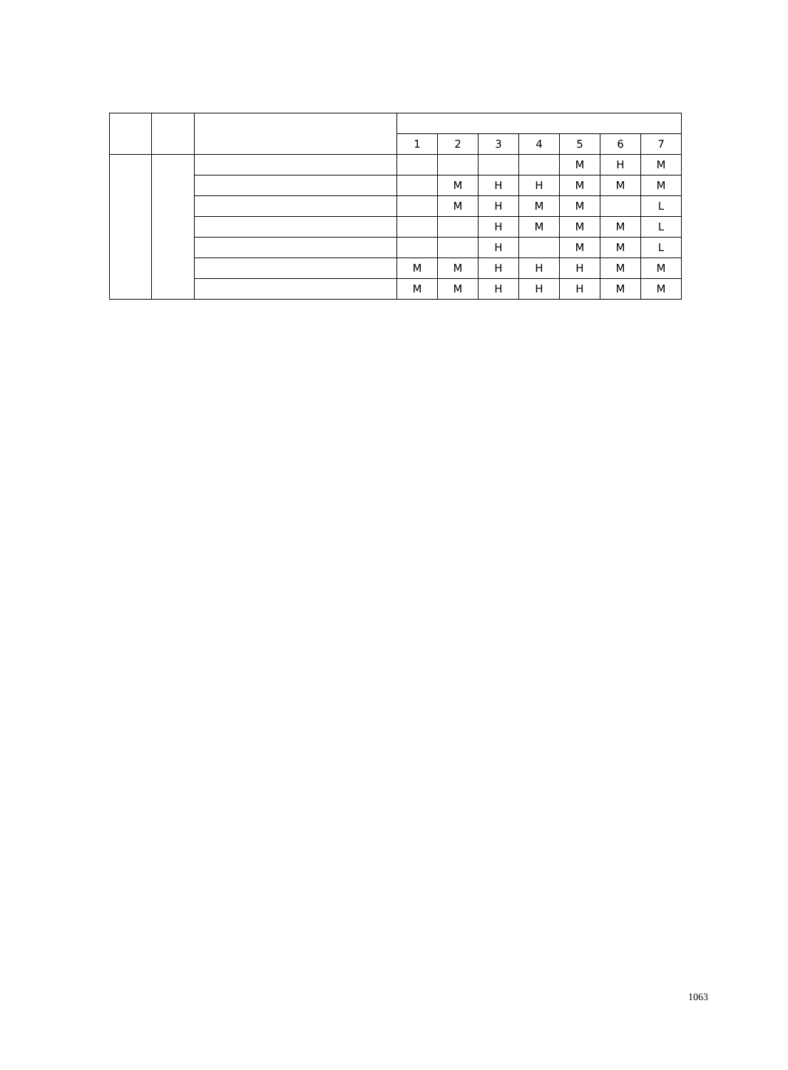| | | | 1 | 2 | 3 | 4 | 5 | 6 | 7 |
| --- | --- | --- | --- | --- | --- | --- | --- | --- | --- |
| | | | | | | | M | H | M |
| | | | | M | H | H | M | M | M |
| | | | | M | H | M | M | | L |
| | | | | | H | M | M | M | L |
| | | | | | H | | M | M | L |
| | | | M | M | H | H | H | M | M |
| | | | M | M | H | H | H | M | M |
1063